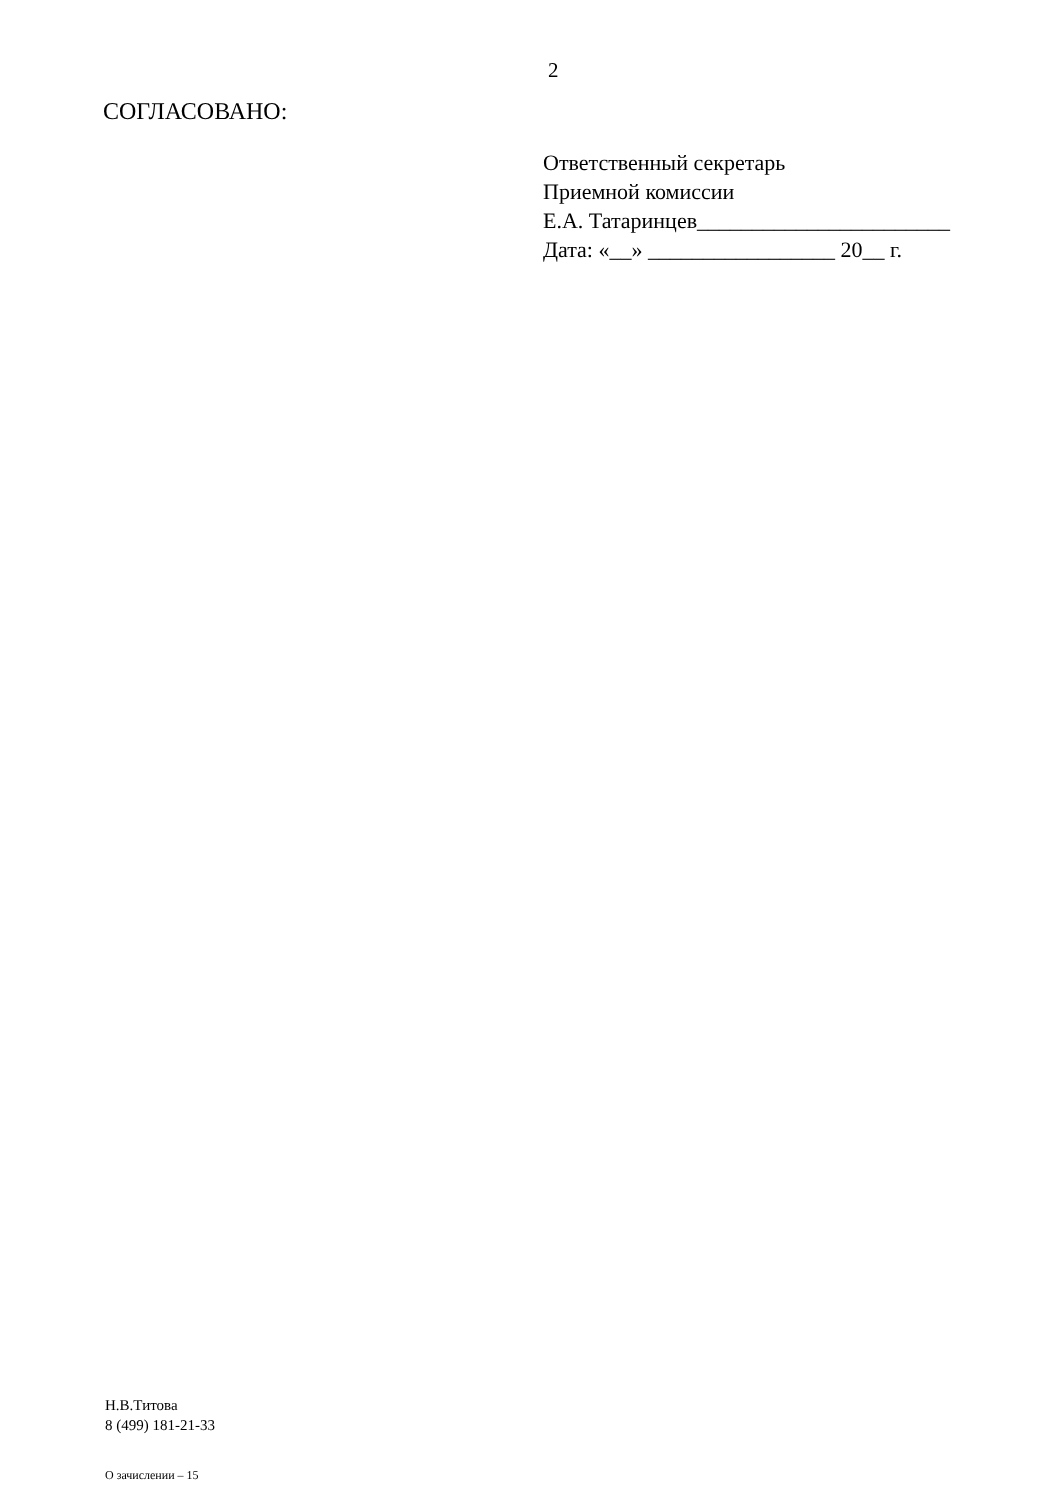2
СОГЛАСОВАНО:
Ответственный секретарь
Приемной комиссии
Е.А. Татаринцев_______________________
Дата: «__» _________________ 20__ г.
Н.В.Титова
8 (499) 181-21-33
О зачислении – 15